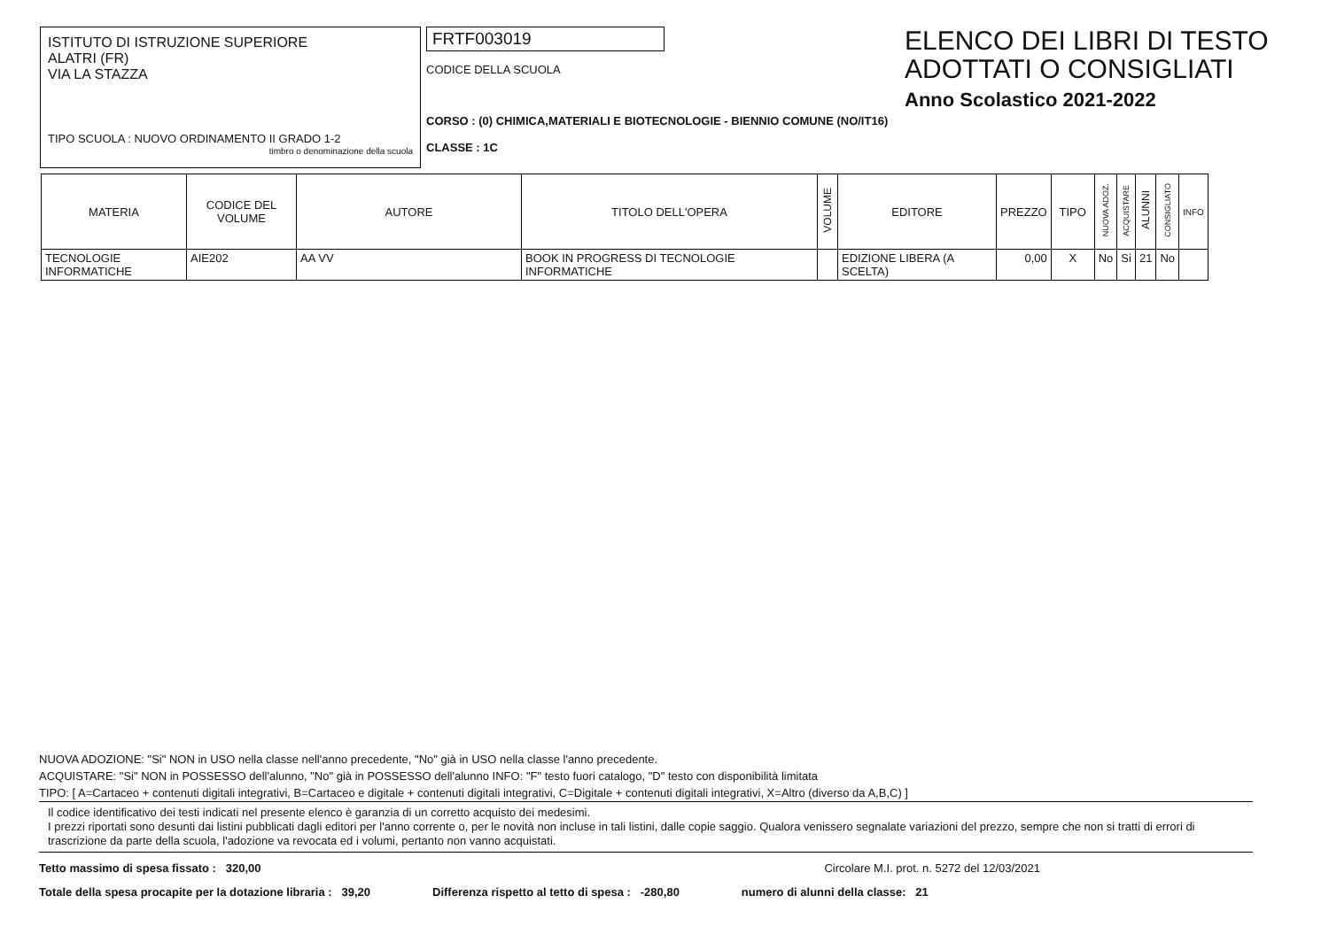ISTITUTO DI ISTRUZIONE SUPERIORE
ALATRI (FR)
VIA LA STAZZA
TIPO SCUOLA : NUOVO ORDINAMENTO II GRADO 1-2
timbro o denominazione della scuola
FRTF003019
CODICE DELLA SCUOLA
CORSO : (0) CHIMICA,MATERIALI E BIOTECNOLOGIE - BIENNIO COMUNE (NO/IT16)
CLASSE : 1C
ELENCO DEI LIBRI DI TESTO
ADOTTATI O CONSIGLIATI
Anno Scolastico 2021-2022
| MATERIA | CODICE DEL VOLUME | AUTORE | TITOLO DELL'OPERA | VOLUME | EDITORE | PREZZO | TIPO | NUOVA ADOZ. | ACQUISTARE | ALUNNI | CONSIGLIATO | INFO |
| --- | --- | --- | --- | --- | --- | --- | --- | --- | --- | --- | --- | --- |
| TECNOLOGIE INFORMATICHE | AIE202 | AA VV | BOOK IN PROGRESS DI TECNOLOGIE INFORMATICHE | | EDIZIONE LIBERA (A SCELTA) | 0,00 | X | No | Si | 21 | No | |
NUOVA ADOZIONE: "Si" NON in USO nella classe nell'anno precedente, "No" già in USO nella classe l'anno precedente.
ACQUISTARE: "Si" NON in POSSESSO dell'alunno, "No" già in POSSESSO dell'alunno INFO: "F" testo fuori catalogo, "D" testo con disponibilità limitata
TIPO: [ A=Cartaceo + contenuti digitali integrativi, B=Cartaceo e digitale + contenuti digitali integrativi, C=Digitale + contenuti digitali integrativi, X=Altro (diverso da A,B,C) ]
Il codice identificativo dei testi indicati nel presente elenco è garanzia di un corretto acquisto dei medesimi.
I prezzi riportati sono desunti dai listini pubblicati dagli editori per l'anno corrente o, per le novità non incluse in tali listini, dalle copie saggio. Qualora venissero segnalate variazioni del prezzo, sempre che non si tratti di errori di trascrizione da parte della scuola, l'adozione va revocata ed i volumi, pertanto non vanno acquistati.
Tetto massimo di spesa fissato : 320,00 Circolare M.I. prot. n. 5272 del 12/03/2021
Totale della spesa procapite per la dotazione libraria : 39,20 Differenza rispetto al tetto di spesa : -280,80 numero di alunni della classe: 21